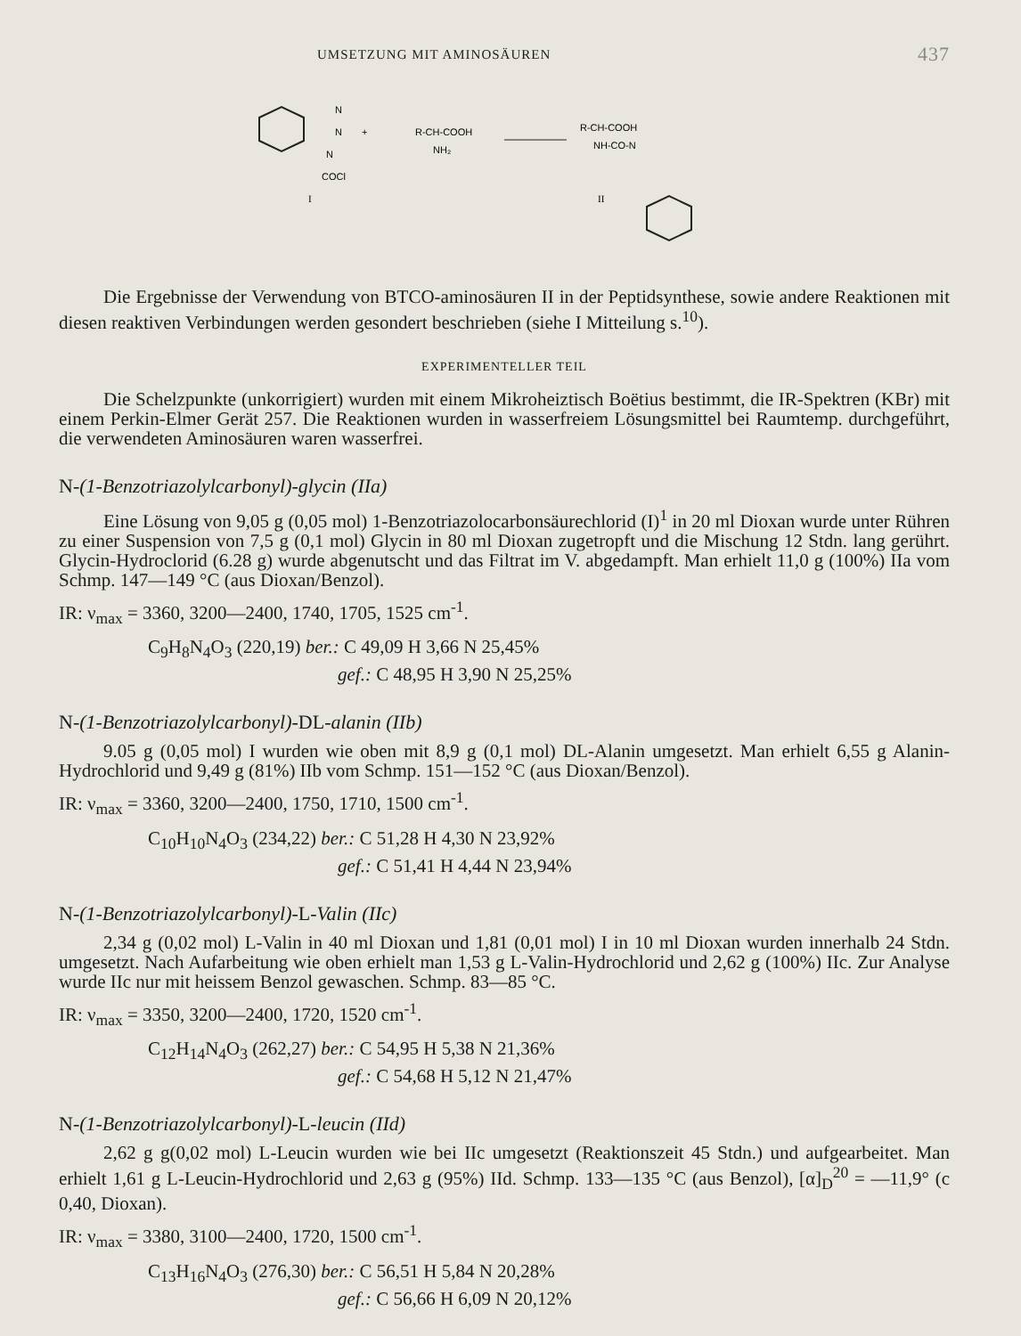UMSETZUNG MIT AMINOSÄUREN 437
N
N
N
COCl
I
+
R-CH-COOH
NH₂
R-CH-COOH
NH-CO-N
II
Die Ergebnisse der Verwendung von BTCO-aminosäuren II in der Peptid­synthese, sowie andere Reaktionen mit diesen reaktiven Verbindungen werden gesondert beschrieben (siehe I Mitteilung s.<sup>10</sup>).
EXPERIMENTELLER TEIL
Die Schelzpunkte (unkorrigiert) wurden mit einem Mikroheiztisch Boëtius bestimmt, die IR-Spektren (KBr) mit einem Perkin-Elmer Gerät 257. Die Reaktionen wurden in wasserfreiem Lösungsmittel bei Raumtemp. durchgeführt, die verwendeten Aminosäuren waren wasserfrei.
N-(1-Benzotriazolylcarbonyl)-glycin (IIa)
Eine Lösung von 9,05 g (0,05 mol) 1-Benzotriazolocarbonsäurechlorid (I)<sup>1</sup> in 20 ml Dioxan wurde unter Rühren zu einer Suspension von 7,5 g (0,1 mol) Glycin in 80 ml Dioxan zugetropft und die Mischung 12 Stdn. lang gerührt. Glycin-Hydro­clorid (6.28 g) wurde abgenutscht und das Filtrat im V. abgedampft. Man erhielt 11,0 g (100%) IIa vom Schmp. 147—149 °C (aus Dioxan/Benzol).
IR: ν<sub>max</sub> = 3360, 3200—2400, 1740, 1705, 1525 cm<sup>-1</sup>.
C<sub>9</sub>H<sub>8</sub>N<sub>4</sub>O<sub>3</sub> (220,19) ber.: C 49,09 H 3,66 N 25,45%
gef.: C 48,95 H 3,90 N 25,25%
N-(1-Benzotriazolylcarbonyl)-DL-alanin (IIb)
9.05 g (0,05 mol) I wurden wie oben mit 8,9 g (0,1 mol) DL-Alanin umgesetzt. Man erhielt 6,55 g Alanin-Hydrochlorid und 9,49 g (81%) IIb vom Schmp. 151—152 °C (aus Dioxan/Benzol).
IR: ν<sub>max</sub> = 3360, 3200—2400, 1750, 1710, 1500 cm<sup>-1</sup>.
C<sub>10</sub>H<sub>10</sub>N<sub>4</sub>O<sub>3</sub> (234,22) ber.: C 51,28 H 4,30 N 23,92%
gef.: C 51,41 H 4,44 N 23,94%
N-(1-Benzotriazolylcarbonyl)-L-Valin (IIc)
2,34 g (0,02 mol) L-Valin in 40 ml Dioxan und 1,81 (0,01 mol) I in 10 ml Dioxan wurden innerhalb 24 Stdn. umgesetzt. Nach Aufarbeitung wie oben erhielt man 1,53 g L-Valin-Hydrochlorid und 2,62 g (100%) IIc. Zur Analyse wurde IIc nur mit heissem Benzol gewaschen. Schmp. 83—85 °C.
IR: ν<sub>max</sub> = 3350, 3200—2400, 1720, 1520 cm<sup>-1</sup>.
C<sub>12</sub>H<sub>14</sub>N<sub>4</sub>O<sub>3</sub> (262,27) ber.: C 54,95 H 5,38 N 21,36%
gef.: C 54,68 H 5,12 N 21,47%
N-(1-Benzotriazolylcarbonyl)-L-leucin (IId)
2,62 g g(0,02 mol) L-Leucin wurden wie bei IIc umgesetzt (Reaktionszeit 45 Stdn.) und aufgearbeitet. Man erhielt 1,61 g L-Leucin-Hydrochlorid und 2,63 g (95%) IId. Schmp. 133—135 °C (aus Benzol), [α]<sub>D</sub><sup>20</sup> = —11,9° (c 0,40, Dioxan).
IR: ν<sub>max</sub> = 3380, 3100—2400, 1720, 1500 cm<sup>-1</sup>.
C<sub>13</sub>H<sub>16</sub>N<sub>4</sub>O<sub>3</sub> (276,30) ber.: C 56,51 H 5,84 N 20,28%
gef.: C 56,66 H 6,09 N 20,12%